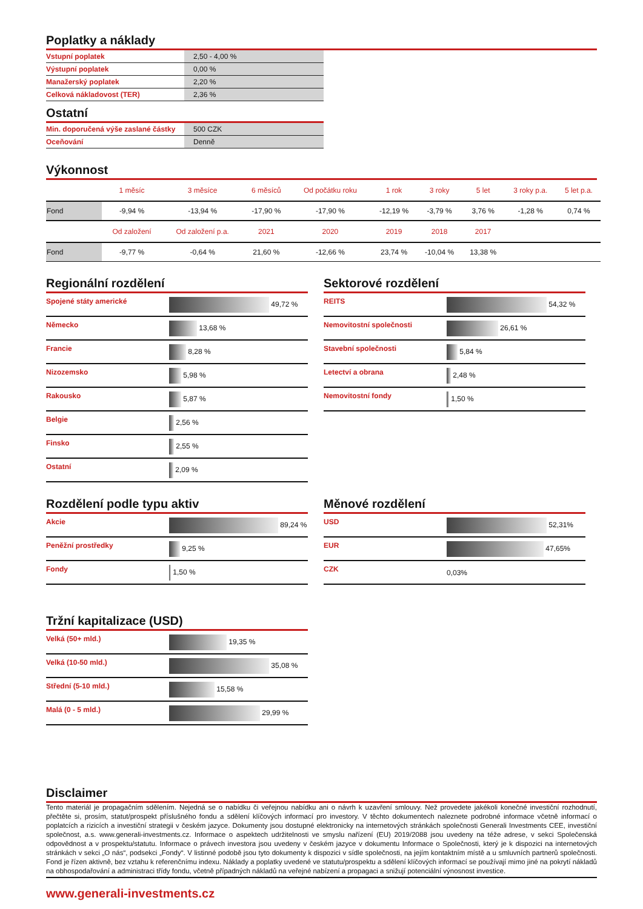Poplatky a náklady
| Vstupní poplatek | 2,50 - 4,00 % |
| Výstupní poplatek | 0,00 % |
| Manažerský poplatek | 2,20 % |
| Celková nákladovost (TER) | 2,36 % |
Ostatní
| Min. doporučená výše zaslané částky | 500 CZK |
| Oceňování | Denně |
Výkonnost
| | 1 měsíc | 3 měsíce | 6 měsíců | Od počátku roku | 1 rok | 3 roky | 5 let | 3 roky p.a. | 5 let p.a. |
| --- | --- | --- | --- | --- | --- | --- | --- | --- | --- |
| Fond | -9,94 % | -13,94 % | -17,90 % | -17,90 % | -12,19 % | -3,79 % | 3,76 % | -1,28 % | 0,74 % |
| | Od založení | Od založení p.a. | 2021 | 2020 | 2019 | 2018 | 2017 | | |
| Fond | -9,77 % | -0,64 % | 21,60 % | -12,66 % | 23,74 % | -10,04 % | 13,38 % | | |
Regionální rozdělení
| Spojené státy americké | 49,72 % |
| Německo | 13,68 % |
| Francie | 8,28 % |
| Nizozemsko | 5,98 % |
| Rakousko | 5,87 % |
| Belgie | 2,56 % |
| Finsko | 2,55 % |
| Ostatní | 2,09 % |
Sektorové rozdělení
| REITS | 54,32 % |
| Nemovitostní společnosti | 26,61 % |
| Stavební společnosti | 5,84 % |
| Letectví a obrana | 2,48 % |
| Nemovitostní fondy | 1,50 % |
Rozdělení podle typu aktiv
| Akcie | 89,24 % |
| Peněžní prostředky | 9,25 % |
| Fondy | 1,50 % |
Měnové rozdělení
| USD | 52,31% |
| EUR | 47,65% |
| CZK | 0,03% |
Tržní kapitalizace (USD)
| Velká (50+ mld.) | 19,35 % |
| Velká (10-50 mld.) | 35,08 % |
| Střední (5-10 mld.) | 15,58 % |
| Malá (0 - 5 mld.) | 29,99 % |
Disclaimer
Tento materiál je propagačním sdělením. Nejedná se o nabídku či veřejnou nabídku ani o návrh k uzavření smlouvy. Než provedete jakékoli konečné investiční rozhodnutí, přečtěte si, prosím, statut/prospekt příslušného fondu a sdělení klíčových informací pro investory. V těchto dokumentech naleznete podrobné informace včetně informací o poplatcích a rizicích a investiční strategii v českém jazyce. Dokumenty jsou dostupné elektronicky na internetových stránkách společnosti Generali Investments CEE, investiční společnost, a.s. www.generali-investments.cz. Informace o aspektech udržitelnosti ve smyslu nařízení (EU) 2019/2088 jsou uvedeny na téže adrese, v sekci Společenská odpovědnost a v prospektu/statutu. Informace o právech investora jsou uvedeny v českém jazyce v dokumentu Informace o Společnosti, který je k dispozici na internetových stránkách v sekci „O nás“, podsekci „Fondy“. V listinné podobě jsou tyto dokumenty k dispozici v sídle společnosti, na jejím kontaktním místě a u smluvních partnerů společnosti. Fond je řízen aktivně, bez vztahu k referenčnímu indexu. Náklady a poplatky uvedené ve statutu/prospektu a sdělení klíčových informací se používají mimo jiné na pokrytí nákladů na obhospodařování a administraci třídy fondu, včetně případných nákladů na veřejné nabízení a propagaci a snižují potenciální výnosnost investice.
www.generali-investments.cz